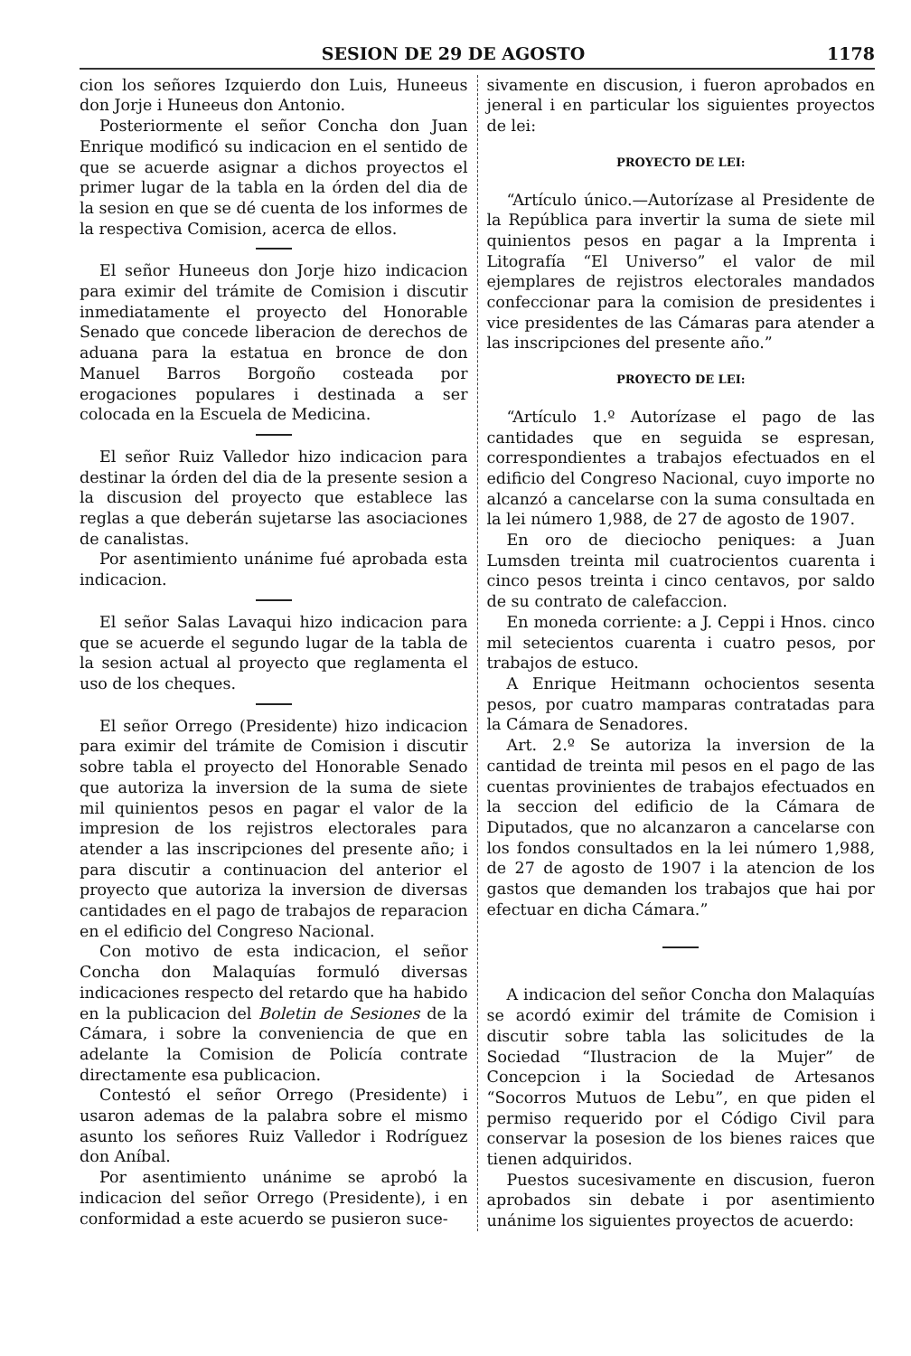SESION DE 29 DE AGOSTO 1178
cion los señores Izquierdo don Luis, Huneeus don Jorje i Huneeus don Antonio.
Posteriormente el señor Concha don Juan Enrique modificó su indicacion en el sentido de que se acuerde asignar a dichos proyectos el primer lugar de la tabla en la órden del dia de la sesion en que se dé cuenta de los informes de la respectiva Comision, acerca de ellos.
El señor Huneeus don Jorje hizo indicacion para eximir del trámite de Comision i discutir inmediatamente el proyecto del Honorable Senado que concede liberacion de derechos de aduana para la estatua en bronce de don Manuel Barros Borgoño costeada por erogaciones populares i destinada a ser colocada en la Escuela de Medicina.
El señor Ruiz Valledor hizo indicacion para destinar la órden del dia de la presente sesion a la discusion del proyecto que establece las reglas a que deberán sujetarse las asociaciones de canalistas.
Por asentimiento unánime fué aprobada esta indicacion.
El señor Salas Lavaqui hizo indicacion para que se acuerde el segundo lugar de la tabla de la sesion actual al proyecto que reglamenta el uso de los cheques.
El señor Orrego (Presidente) hizo indicacion para eximir del trámite de Comision i discutir sobre tabla el proyecto del Honorable Senado que autoriza la inversion de la suma de siete mil quinientos pesos en pagar el valor de la impresion de los rejistros electorales para atender a las inscripciones del presente año; i para discutir a continuacion del anterior el proyecto que autoriza la inversion de diversas cantidades en el pago de trabajos de reparacion en el edificio del Congreso Nacional.
Con motivo de esta indicacion, el señor Concha don Malaquías formuló diversas indicaciones respecto del retardo que ha habido en la publicacion del Boletin de Sesiones de la Cámara, i sobre la conveniencia de que en adelante la Comision de Policía contrate directamente esa publicacion.
Contestó el señor Orrego (Presidente) i usaron ademas de la palabra sobre el mismo asunto los señores Ruiz Valledor i Rodríguez don Aníbal.
Por asentimiento unánime se aprobó la indicacion del señor Orrego (Presidente), i en conformidad a este acuerdo se pusieron suce-
sivamente en discusion, i fueron aprobados en jeneral i en particular los siguientes proyectos de lei:
PROYECTO DE LEI:
“Artículo único.—Autorízase al Presidente de la República para invertir la suma de siete mil quinientos pesos en pagar a la Imprenta i Litografía “El Universo” el valor de mil ejemplares de rejistros electorales mandados confeccionar para la comision de presidentes i vice presidentes de las Cámaras para atender a las inscripciones del presente año.”
PROYECTO DE LEI:
“Artículo 1.º Autorízase el pago de las cantidades que en seguida se espresan, correspondientes a trabajos efectuados en el edificio del Congreso Nacional, cuyo importe no alcanzó a cancelarse con la suma consultada en la lei número 1,988, de 27 de agosto de 1907.
En oro de dieciocho peniques: a Juan Lumsden treinta mil cuatrocientos cuarenta i cinco pesos treinta i cinco centavos, por saldo de su contrato de calefaccion.
En moneda corriente: a J. Ceppi i Hnos. cinco mil setecientos cuarenta i cuatro pesos, por trabajos de estuco.
A Enrique Heitmann ochocientos sesenta pesos, por cuatro mamparas contratadas para la Cámara de Senadores.
Art. 2.º Se autoriza la inversion de la cantidad de treinta mil pesos en el pago de las cuentas provinientes de trabajos efectuados en la seccion del edificio de la Cámara de Diputados, que no alcanzaron a cancelarse con los fondos consultados en la lei número 1,988, de 27 de agosto de 1907 i la atencion de los gastos que demanden los trabajos que hai por efectuar en dicha Cámara.”
A indicacion del señor Concha don Malaquías se acordó eximir del trámite de Comision i discutir sobre tabla las solicitudes de la Sociedad “Ilustracion de la Mujer” de Concepcion i la Sociedad de Artesanos “Socorros Mutuos de Lebu”, en que piden el permiso requerido por el Código Civil para conservar la posesion de los bienes raices que tienen adquiridos.
Puestos sucesivamente en discusion, fueron aprobados sin debate i por asentimiento unánime los siguientes proyectos de acuerdo: